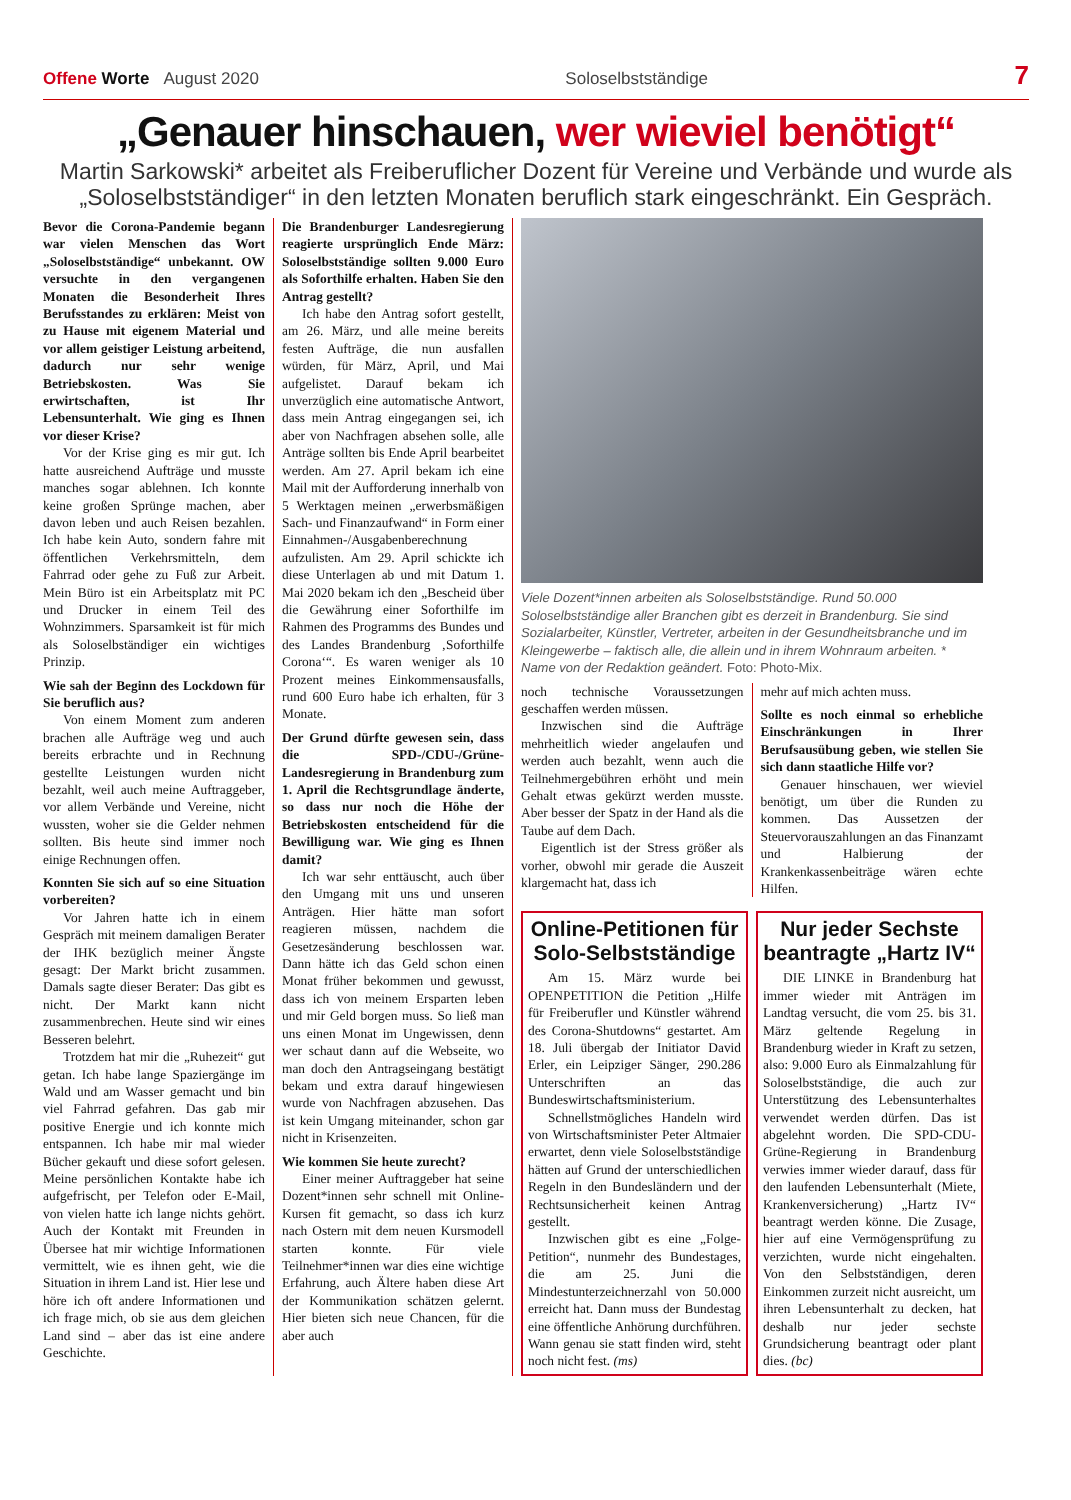Offene Worte August 2020 Soloselbstständige 7
„Genauer hinschauen, wer wieviel benötigt“
Martin Sarkowski* arbeitet als Freiberuflicher Dozent für Vereine und Verbände und wurde als „Soloselbstständiger“ in den letzten Monaten beruflich stark eingeschränkt. Ein Gespräch.
Bevor die Corona-Pandemie begann war vielen Menschen das Wort „Soloselbstständige“ unbekannt. OW versuchte in den vergangenen Monaten die Besonderheit Ihres Berufsstandes zu erklären: Meist von zu Hause mit eigenem Material und vor allem geistiger Leistung arbeitend, dadurch nur sehr wenige Betriebskosten. Was Sie erwirtschaften, ist Ihr Lebensunterhalt. Wie ging es Ihnen vor dieser Krise?
Vor der Krise ging es mir gut. Ich hatte ausreichend Aufträge und musste manches sogar ablehnen. Ich konnte keine großen Sprünge machen, aber davon leben und auch Reisen bezahlen. Ich habe kein Auto, sondern fahre mit öffentlichen Verkehrsmitteln, dem Fahrrad oder gehe zu Fuß zur Arbeit. Mein Büro ist ein Arbeitsplatz mit PC und Drucker in einem Teil des Wohnzimmers. Sparsamkeit ist für mich als Soloselbständiger ein wichtiges Prinzip.
Wie sah der Beginn des Lockdown für Sie beruflich aus?
Von einem Moment zum anderen brachen alle Aufträge weg und auch bereits erbrachte und in Rechnung gestellte Leistungen wurden nicht bezahlt, weil auch meine Auftraggeber, vor allem Verbände und Vereine, nicht wussten, woher sie die Gelder nehmen sollten. Bis heute sind immer noch einige Rechnungen offen.
Konnten Sie sich auf so eine Situation vorbereiten?
Vor Jahren hatte ich in einem Gespräch mit meinem damaligen Berater der IHK bezüglich meiner Ängste gesagt: Der Markt bricht zusammen. Damals sagte dieser Berater: Das gibt es nicht. Der Markt kann nicht zusammenbrechen. Heute sind wir eines Besseren belehrt.
Trotzdem hat mir die „Ruhezeit“ gut getan. Ich habe lange Spaziergänge im Wald und am Wasser gemacht und bin viel Fahrrad gefahren. Das gab mir positive Energie und ich konnte mich entspannen. Ich habe mir mal wieder Bücher gekauft und diese sofort gelesen. Meine persönlichen Kontakte habe ich aufgefrischt, per Telefon oder E-Mail, von vielen hatte ich lange nichts gehört. Auch der Kontakt mit Freunden in Übersee hat mir wichtige Informationen vermittelt, wie es ihnen geht, wie die Situation in ihrem Land ist. Hier lese und höre ich oft andere Informationen und ich frage mich, ob sie aus dem gleichen Land sind – aber das ist eine andere Geschichte.
Die Brandenburger Landesregierung reagierte ursprünglich Ende März: Soloselbstständige sollten 9.000 Euro als Soforthilfe erhalten. Haben Sie den Antrag gestellt?
Ich habe den Antrag sofort gestellt, am 26. März, und alle meine bereits festen Aufträge, die nun ausfallen würden, für März, April, und Mai aufgelistet. Darauf bekam ich unverzüglich eine automatische Antwort, dass mein Antrag eingegangen sei, ich aber von Nachfragen absehen solle, alle Anträge sollten bis Ende April bearbeitet werden. Am 27. April bekam ich eine Mail mit der Aufforderung innerhalb von 5 Werktagen meinen „erwerbsmäßigen Sach- und Finanzaufwand“ in Form einer Einnahmen-/Ausgabenberechnung aufzulisten. Am 29. April schickte ich diese Unterlagen ab und mit Datum 1. Mai 2020 bekam ich den „Bescheid über die Gewährung einer Soforthilfe im Rahmen des Programms des Bundes und des Landes Brandenburg ‚Soforthilfe Corona‘“. Es waren weniger als 10 Prozent meines Einkommensausfalls, rund 600 Euro habe ich erhalten, für 3 Monate.
Der Grund dürfte gewesen sein, dass die SPD-/CDU-/Grüne-Landesregierung in Brandenburg zum 1. April die Rechtsgrundlage änderte, so dass nur noch die Höhe der Betriebskosten entscheidend für die Bewilligung war. Wie ging es Ihnen damit?
Ich war sehr enttäuscht, auch über den Umgang mit uns und unseren Anträgen. Hier hätte man sofort reagieren müssen, nachdem die Gesetzesänderung beschlossen war. Dann hätte ich das Geld schon einen Monat früher bekommen und gewusst, dass ich von meinem Ersparten leben und mir Geld borgen muss. So ließ man uns einen Monat im Ungewissen, denn wer schaut dann auf die Webseite, wo man doch den Antragseingang bestätigt bekam und extra darauf hingewiesen wurde von Nachfragen abzusehen. Das ist kein Umgang miteinander, schon gar nicht in Krisenzeiten.
Wie kommen Sie heute zurecht?
Einer meiner Auftraggeber hat seine Dozent*innen sehr schnell mit Online-Kursen fit gemacht, so dass ich kurz nach Ostern mit dem neuen Kursmodell starten konnte. Für viele Teilnehmer*innen war dies eine wichtige Erfahrung, auch Ältere haben diese Art der Kommunikation schätzen gelernt. Hier bieten sich neue Chancen, für die aber auch
Viele Dozent*innen arbeiten als Soloselbstständige. Rund 50.000 Soloselbstständige aller Branchen gibt es derzeit in Brandenburg. Sie sind Sozialarbeiter, Künstler, Vertreter, arbeiten in der Gesundheitsbranche und im Kleingewerbe – faktisch alle, die allein und in ihrem Wohnraum arbeiten. * Name von der Redaktion geändert. Foto: Photo-Mix.
noch technische Voraussetzungen geschaffen werden müssen.
Inzwischen sind die Aufträge mehrheitlich wieder angelaufen und werden auch bezahlt, wenn auch die Teilnehmergebühren erhöht und mein Gehalt etwas gekürzt werden musste. Aber besser der Spatz in der Hand als die Taube auf dem Dach.
Eigentlich ist der Stress größer als vorher, obwohl mir gerade die Auszeit klargemacht hat, dass ich
mehr auf mich achten muss.
Sollte es noch einmal so erhebliche Einschränkungen in Ihrer Berufsausübung geben, wie stellen Sie sich dann staatliche Hilfe vor?
Genauer hinschauen, wer wieviel benötigt, um über die Runden zu kommen. Das Aussetzen der Steuervorauszahlungen an das Finanzamt und Halbierung der Krankenkassenbeiträge wären echte Hilfen.
Online-Petitionen für Solo-Selbstständige
Am 15. März wurde bei OPENPETITION die Petition „Hilfe für Freiberufler und Künstler während des Corona-Shutdowns“ gestartet. Am 18. Juli übergab der Initiator David Erler, ein Leipziger Sänger, 290.286 Unterschriften an das Bundeswirtschaftsministerium.
Schnellstmögliches Handeln wird von Wirtschaftsminister Peter Altmaier erwartet, denn viele Soloselbstständige hätten auf Grund der unterschiedlichen Regeln in den Bundesländern und der Rechtsunsicherheit keinen Antrag gestellt.
Inzwischen gibt es eine „Folge-Petition“, nunmehr des Bundestages, die am 25. Juni die Mindestunterzeichnerzahl von 50.000 erreicht hat. Dann muss der Bundestag eine öffentliche Anhörung durchführen. Wann genau sie statt finden wird, steht noch nicht fest. (ms)
Nur jeder Sechste beantragte „Hartz IV“
DIE LINKE in Brandenburg hat immer wieder mit Anträgen im Landtag versucht, die vom 25. bis 31. März geltende Regelung in Brandenburg wieder in Kraft zu setzen, also: 9.000 Euro als Einmalzahlung für Soloselbstständige, die auch zur Unterstützung des Lebensunterhaltes verwendet werden dürfen. Das ist abgelehnt worden. Die SPD-CDU-Grüne-Regierung in Brandenburg verwies immer wieder darauf, dass für den laufenden Lebensunterhalt (Miete, Krankenversicherung) „Hartz IV“ beantragt werden könne. Die Zusage, hier auf eine Vermögensprüfung zu verzichten, wurde nicht eingehalten. Von den Selbstständigen, deren Einkommen zurzeit nicht ausreicht, um ihren Lebensunterhalt zu decken, hat deshalb nur jeder sechste Grundsicherung beantragt oder plant dies. (bc)